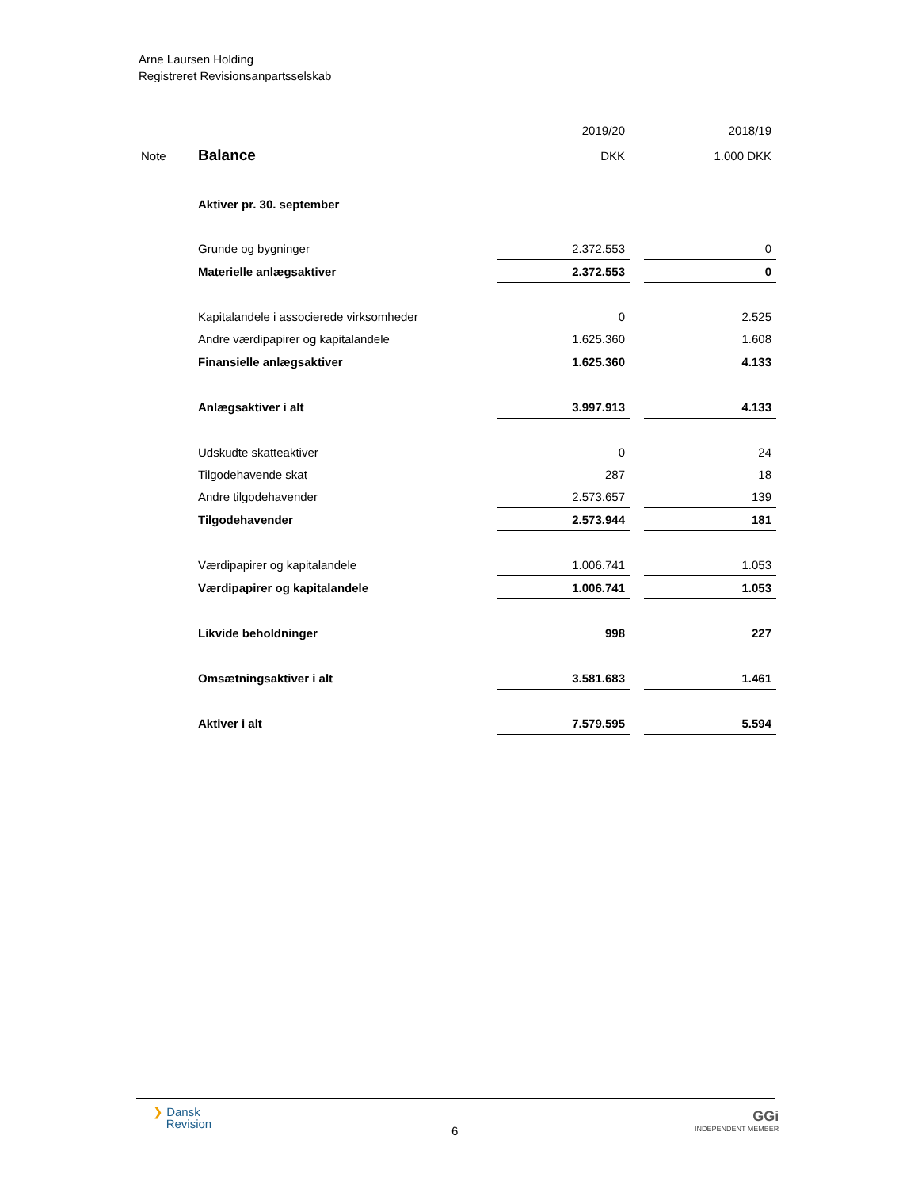Arne Laursen Holding
Registreret Revisionsanpartsselskab
| | | 2019/20 | | 2018/19 |
| Note | Balance | DKK | | 1.000 DKK |
| | Aktiver pr. 30. september | | | |
| | Grunde og bygninger | 2.372.553 | | 0 |
| | Materielle anlægsaktiver | 2.372.553 | | 0 |
| | Kapitalandele i associerede virksomheder | 0 | | 2.525 |
| | Andre værdipapirer og kapitalandele | 1.625.360 | | 1.608 |
| | Finansielle anlægsaktiver | 1.625.360 | | 4.133 |
| | Anlægsaktiver i alt | 3.997.913 | | 4.133 |
| | Udskudte skatteaktiver | 0 | | 24 |
| | Tilgodehavende skat | 287 | | 18 |
| | Andre tilgodehavender | 2.573.657 | | 139 |
| | Tilgodehavender | 2.573.944 | | 181 |
| | Værdipapirer og kapitalandele | 1.006.741 | | 1.053 |
| | Værdipapirer og kapitalandele | 1.006.741 | | 1.053 |
| | Likvide beholdninger | 998 | | 227 |
| | Omsætningsaktiver i alt | 3.581.683 | | 1.461 |
| | Aktiver i alt | 7.579.595 | | 5.594 |
❯ Dansk
Revision
6
GGi
INDEPENDENT MEMBER